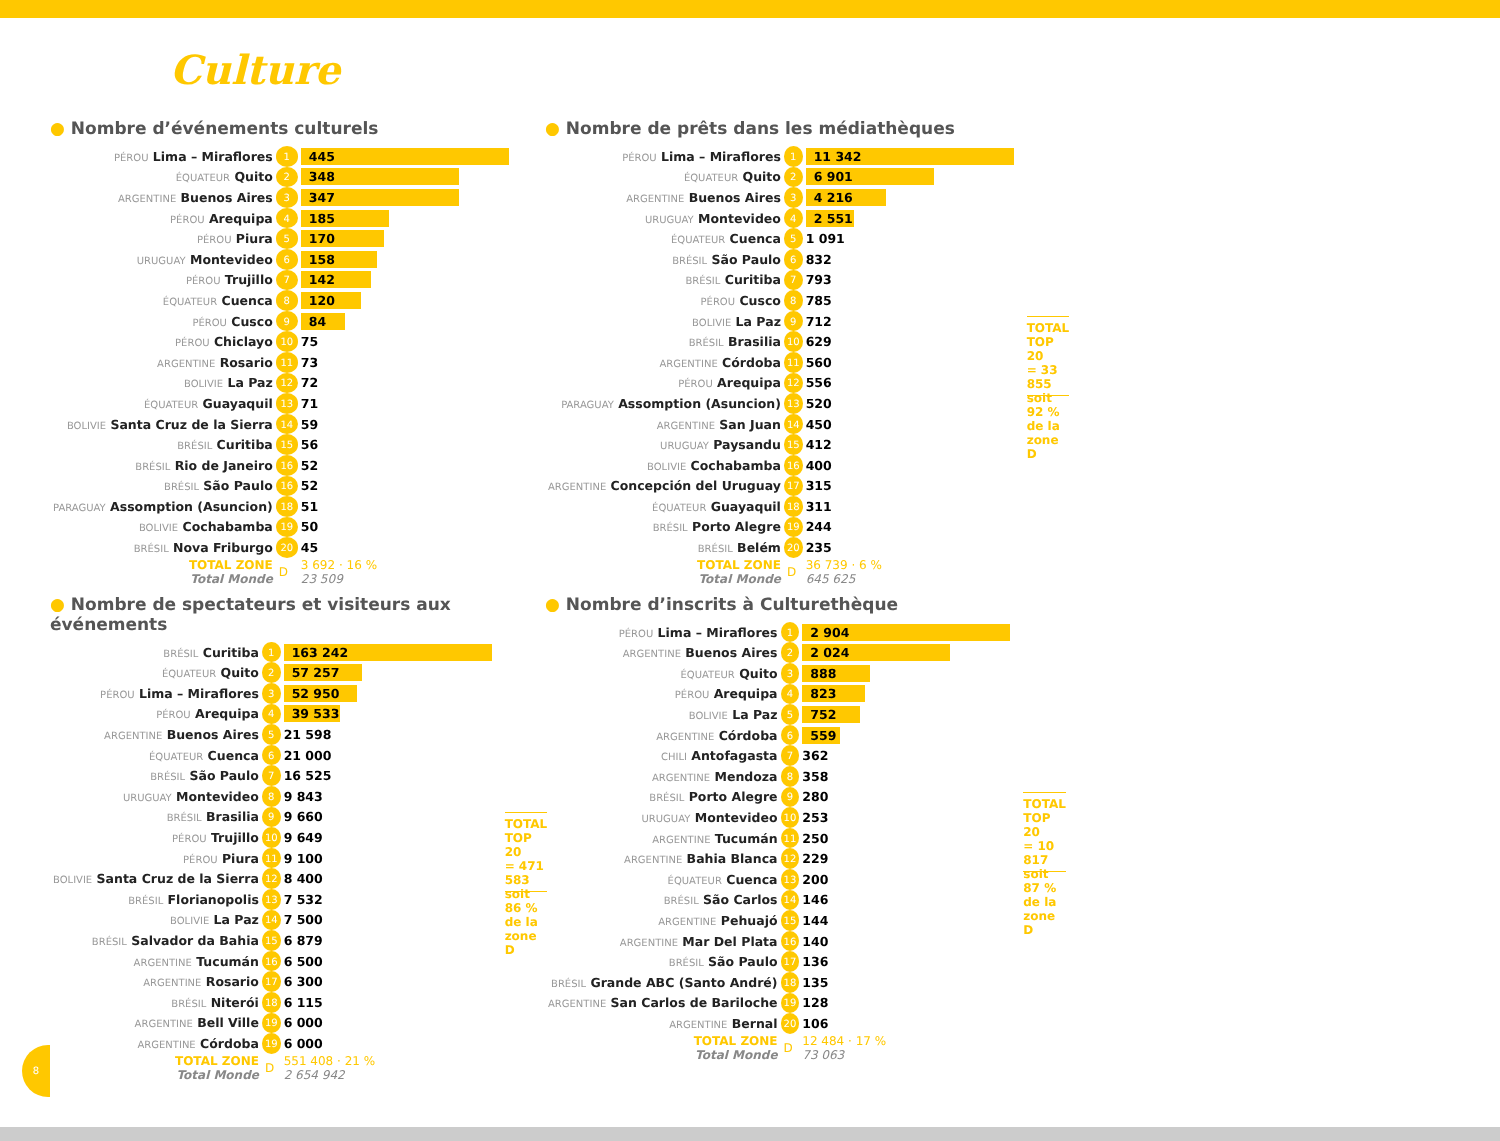Culture
● Nombre d’événements culturels
| PÉROU Lima – Miraflores | 1 | 445 |
| ÉQUATEUR Quito | 2 | 348 |
| ARGENTINE Buenos Aires | 3 | 347 |
| PÉROU Arequipa | 4 | 185 |
| PÉROU Piura | 5 | 170 |
| URUGUAY Montevideo | 6 | 158 |
| PÉROU Trujillo | 7 | 142 |
| ÉQUATEUR Cuenca | 8 | 120 |
| PÉROU Cusco | 9 | 84 |
| PÉROU Chiclayo | 10 | 75 |
| ARGENTINE Rosario | 11 | 73 |
| BOLIVIE La Paz | 12 | 72 |
| ÉQUATEUR Guayaquil | 13 | 71 |
| BOLIVIE Santa Cruz de la Sierra | 14 | 59 |
| BRÉSIL Curitiba | 15 | 56 |
| BRÉSIL Rio de Janeiro | 16 | 52 |
| BRÉSIL São Paulo | 16 | 52 |
| PARAGUAY Assomption (Asuncion) | 18 | 51 |
| BOLIVIE Cochabamba | 19 | 50 |
| BRÉSIL Nova Friburgo | 20 | 45 |
| TOTAL ZONE Total Monde | D | 3 692 · 16 % 23 509 |
● Nombre de prêts dans les médiathèques
| PÉROU Lima – Miraflores | 1 | 11 342 |
| ÉQUATEUR Quito | 2 | 6 901 |
| ARGENTINE Buenos Aires | 3 | 4 216 |
| URUGUAY Montevideo | 4 | 2 551 |
| ÉQUATEUR Cuenca | 5 | 1 091 |
| BRÉSIL São Paulo | 6 | 832 |
| BRÉSIL Curitiba | 7 | 793 |
| PÉROU Cusco | 8 | 785 |
| BOLIVIE La Paz | 9 | 712 |
| BRÉSIL Brasilia | 10 | 629 |
| ARGENTINE Córdoba | 11 | 560 |
| PÉROU Arequipa | 12 | 556 |
| PARAGUAY Assomption (Asuncion) | 13 | 520 |
| ARGENTINE San Juan | 14 | 450 |
| URUGUAY Paysandu | 15 | 412 |
| BOLIVIE Cochabamba | 16 | 400 |
| ARGENTINE Concepción del Uruguay | 17 | 315 |
| ÉQUATEUR Guayaquil | 18 | 311 |
| BRÉSIL Porto Alegre | 19 | 244 |
| BRÉSIL Belém | 20 | 235 |
| TOTAL ZONE Total Monde | D | 36 739 · 6 % 645 625 |
TOTAL TOP 20
= 33 855
soit 92 %
de la zone D
● Nombre de spectateurs et visiteurs aux événements
| BRÉSIL Curitiba | 1 | 163 242 |
| ÉQUATEUR Quito | 2 | 57 257 |
| PÉROU Lima – Miraflores | 3 | 52 950 |
| PÉROU Arequipa | 4 | 39 533 |
| ARGENTINE Buenos Aires | 5 | 21 598 |
| ÉQUATEUR Cuenca | 6 | 21 000 |
| BRÉSIL São Paulo | 7 | 16 525 |
| URUGUAY Montevideo | 8 | 9 843 |
| BRÉSIL Brasilia | 9 | 9 660 |
| PÉROU Trujillo | 10 | 9 649 |
| PÉROU Piura | 11 | 9 100 |
| BOLIVIE Santa Cruz de la Sierra | 12 | 8 400 |
| BRÉSIL Florianopolis | 13 | 7 532 |
| BOLIVIE La Paz | 14 | 7 500 |
| BRÉSIL Salvador da Bahia | 15 | 6 879 |
| ARGENTINE Tucumán | 16 | 6 500 |
| ARGENTINE Rosario | 17 | 6 300 |
| BRÉSIL Niterói | 18 | 6 115 |
| ARGENTINE Bell Ville | 19 | 6 000 |
| ARGENTINE Córdoba | 19 | 6 000 |
| TOTAL ZONE Total Monde | D | 551 408 · 21 % 2 654 942 |
TOTAL TOP 20
= 471 583
soit 86 %
de la zone D
● Nombre d’inscrits à Culturethèque
| PÉROU Lima – Miraflores | 1 | 2 904 |
| ARGENTINE Buenos Aires | 2 | 2 024 |
| ÉQUATEUR Quito | 3 | 888 |
| PÉROU Arequipa | 4 | 823 |
| BOLIVIE La Paz | 5 | 752 |
| ARGENTINE Córdoba | 6 | 559 |
| CHILI Antofagasta | 7 | 362 |
| ARGENTINE Mendoza | 8 | 358 |
| BRÉSIL Porto Alegre | 9 | 280 |
| URUGUAY Montevideo | 10 | 253 |
| ARGENTINE Tucumán | 11 | 250 |
| ARGENTINE Bahia Blanca | 12 | 229 |
| ÉQUATEUR Cuenca | 13 | 200 |
| BRÉSIL São Carlos | 14 | 146 |
| ARGENTINE Pehuajó | 15 | 144 |
| ARGENTINE Mar Del Plata | 16 | 140 |
| BRÉSIL São Paulo | 17 | 136 |
| BRÉSIL Grande ABC (Santo André) | 18 | 135 |
| ARGENTINE San Carlos de Bariloche | 19 | 128 |
| ARGENTINE Bernal | 20 | 106 |
| TOTAL ZONE Total Monde | D | 12 484 · 17 % 73 063 |
TOTAL TOP 20
= 10 817
soit 87 %
de la zone D
8